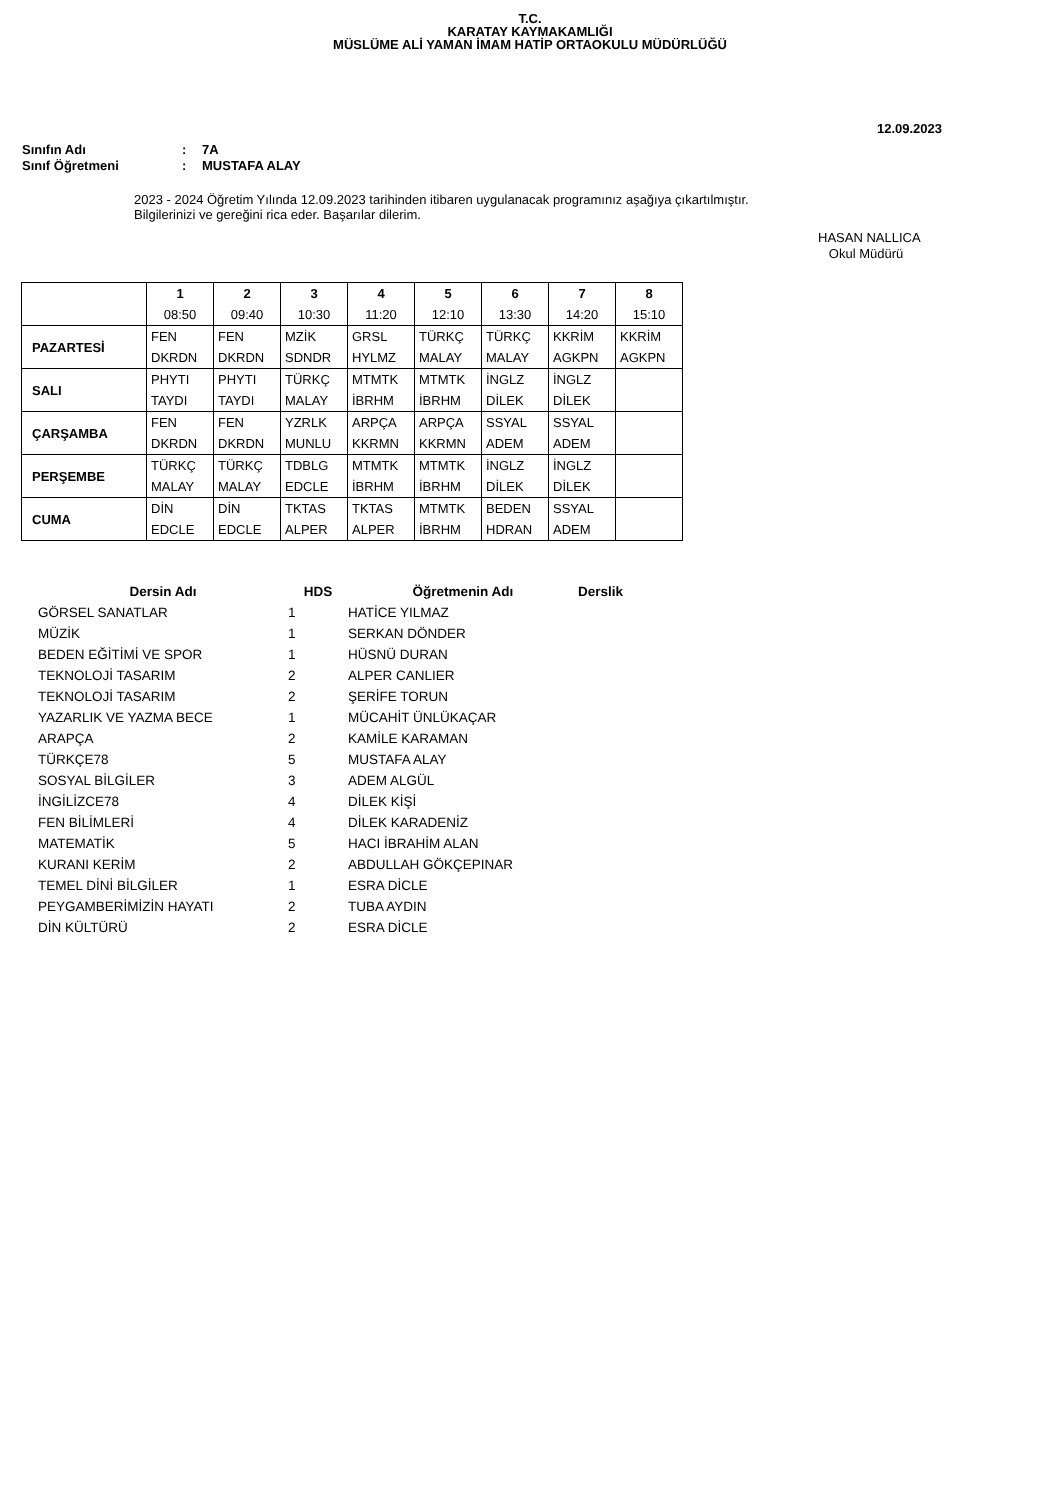T.C.
KARATAY KAYMAKAMLIĞI
MÜSLÜME ALİ YAMAN İMAM HATİP ORTAOKULU MÜDÜRLÜĞÜ
12.09.2023
Sınıfın Adı: 7A
Sınıf Öğretmeni: MUSTAFA ALAY
2023 - 2024 Öğretim Yılında 12.09.2023 tarihinden itibaren uygulanacak programınız aşağıya çıkartılmıştır.
Bilgilerinizi ve gereğini rica eder. Başarılar dilerim.
HASAN NALLICA
Okul Müdürü
| | 1 08:50 | 2 09:40 | 3 10:30 | 4 11:20 | 5 12:10 | 6 13:30 | 7 14:20 | 8 15:10 |
| --- | --- | --- | --- | --- | --- | --- | --- | --- |
| PAZARTESİ | FEN DKRDN | FEN DKRDN | MZİK SDNDR | GRSL HYLMZ | TÜRKÇ MALAY | TÜRKÇ MALAY | KKRİM AGKPN | KKRİM AGKPN |
| SALI | PHYTI TAYDI | PHYTI TAYDI | TÜRKÇ MALAY | MTMTK İBRHM | MTMTK İBRHM | İNGLZ DİLEK | İNGLZ DİLEK | |
| ÇARŞAMBA | FEN DKRDN | FEN DKRDN | YZRLK MUNLU | ARPÇA KKRMN | ARPÇA KKRMN | SSYAL ADEM | SSYAL ADEM | |
| PERŞEMBE | TÜRKÇ MALAY | TÜRKÇ MALAY | TDBLG EDCLE | MTMTK İBRHM | MTMTK İBRHM | İNGLZ DİLEK | İNGLZ DİLEK | |
| CUMA | DİN EDCLE | DİN EDCLE | TKTAS ALPER | TKTAS ALPER | MTMTK İBRHM | BEDEN HDRAN | SSYAL ADEM | |
| Dersin Adı | HDS | Öğretmenin Adı | Derslik |
| --- | --- | --- | --- |
| GÖRSEL SANATLAR | 1 | HATİCE YILMAZ | |
| MÜZİK | 1 | SERKAN DÖNDER | |
| BEDEN EĞİTİMİ VE SPOR | 1 | HÜSNÜ DURAN | |
| TEKNOLOJİ TASARIM | 2 | ALPER CANLIER | |
| TEKNOLOJİ TASARIM | 2 | ŞERİFE TORUN | |
| YAZARLIK VE YAZMA BECE | 1 | MÜCAHİT ÜNLÜKAÇAR | |
| ARAPÇA | 2 | KAMİLE KARAMAN | |
| TÜRKÇE78 | 5 | MUSTAFA ALAY | |
| SOSYAL BİLGİLER | 3 | ADEM ALGÜL | |
| İNGİLİZCE78 | 4 | DİLEK KİŞİ | |
| FEN BİLİMLERİ | 4 | DİLEK KARADENİZ | |
| MATEMATİK | 5 | HACI İBRAHİM ALAN | |
| KURANI KERİM | 2 | ABDULLAH GÖKÇEPINAR | |
| TEMEL DİNİ BİLGİLER | 1 | ESRA DİCLE | |
| PEYGAMBERİMİZİN HAYATI | 2 | TUBA AYDIN | |
| DİN KÜLTÜRÜ | 2 | ESRA DİCLE | |